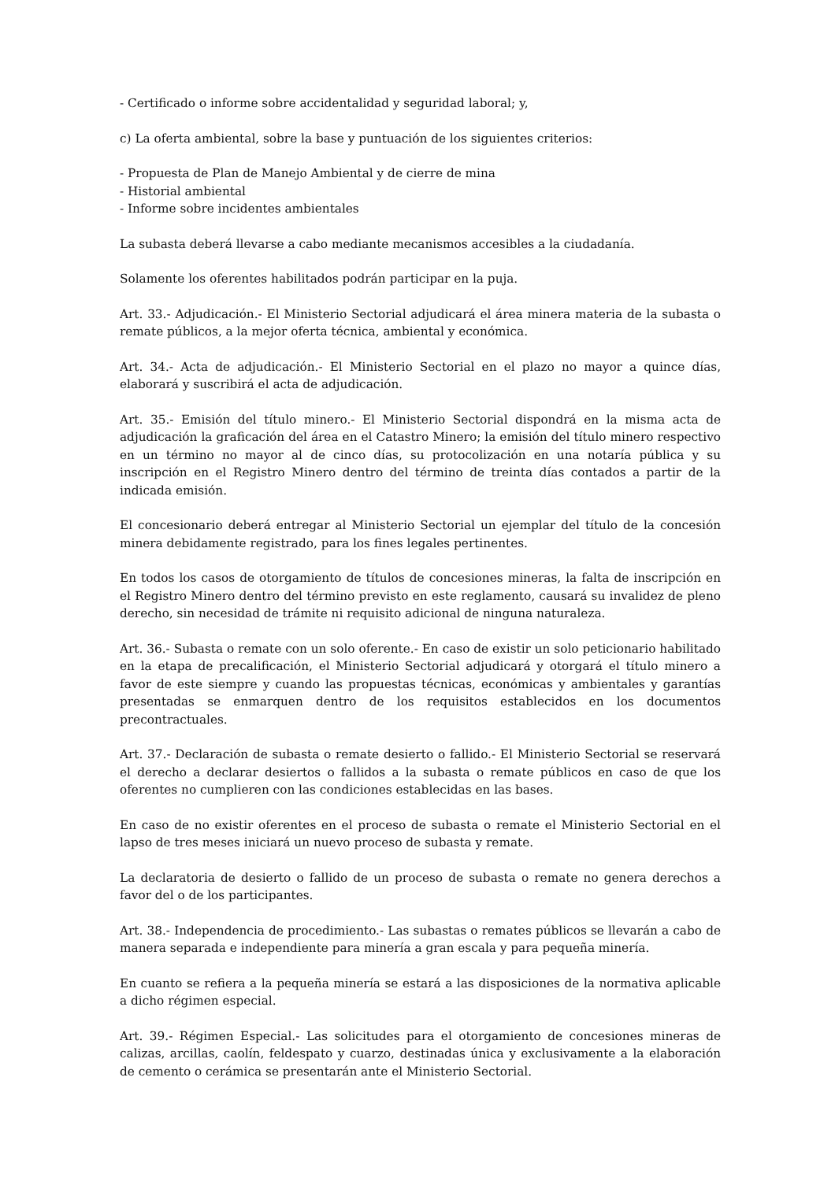- Certificado o informe sobre accidentalidad y seguridad laboral; y,
c) La oferta ambiental, sobre la base y puntuación de los siguientes criterios:
- Propuesta de Plan de Manejo Ambiental y de cierre de mina
- Historial ambiental
- Informe sobre incidentes ambientales
La subasta deberá llevarse a cabo mediante mecanismos accesibles a la ciudadanía.
Solamente los oferentes habilitados podrán participar en la puja.
Art. 33.- Adjudicación.- El Ministerio Sectorial adjudicará el área minera materia de la subasta o remate públicos, a la mejor oferta técnica, ambiental y económica.
Art. 34.- Acta de adjudicación.- El Ministerio Sectorial en el plazo no mayor a quince días, elaborará y suscribirá el acta de adjudicación.
Art. 35.- Emisión del título minero.- El Ministerio Sectorial dispondrá en la misma acta de adjudicación la graficación del área en el Catastro Minero; la emisión del título minero respectivo en un término no mayor al de cinco días, su protocolización en una notaría pública y su inscripción en el Registro Minero dentro del término de treinta días contados a partir de la indicada emisión.
El concesionario deberá entregar al Ministerio Sectorial un ejemplar del título de la concesión minera debidamente registrado, para los fines legales pertinentes.
En todos los casos de otorgamiento de títulos de concesiones mineras, la falta de inscripción en el Registro Minero dentro del término previsto en este reglamento, causará su invalidez de pleno derecho, sin necesidad de trámite ni requisito adicional de ninguna naturaleza.
Art. 36.- Subasta o remate con un solo oferente.- En caso de existir un solo peticionario habilitado en la etapa de precalificación, el Ministerio Sectorial adjudicará y otorgará el título minero a favor de este siempre y cuando las propuestas técnicas, económicas y ambientales y garantías presentadas se enmarquen dentro de los requisitos establecidos en los documentos precontractuales.
Art. 37.- Declaración de subasta o remate desierto o fallido.- El Ministerio Sectorial se reservará el derecho a declarar desiertos o fallidos a la subasta o remate públicos en caso de que los oferentes no cumplieren con las condiciones establecidas en las bases.
En caso de no existir oferentes en el proceso de subasta o remate el Ministerio Sectorial en el lapso de tres meses iniciará un nuevo proceso de subasta y remate.
La declaratoria de desierto o fallido de un proceso de subasta o remate no genera derechos a favor del o de los participantes.
Art. 38.- Independencia de procedimiento.- Las subastas o remates públicos se llevarán a cabo de manera separada e independiente para minería a gran escala y para pequeña minería.
En cuanto se refiera a la pequeña minería se estará a las disposiciones de la normativa aplicable a dicho régimen especial.
Art. 39.- Régimen Especial.- Las solicitudes para el otorgamiento de concesiones mineras de calizas, arcillas, caolín, feldespato y cuarzo, destinadas única y exclusivamente a la elaboración de cemento o cerámica se presentarán ante el Ministerio Sectorial.